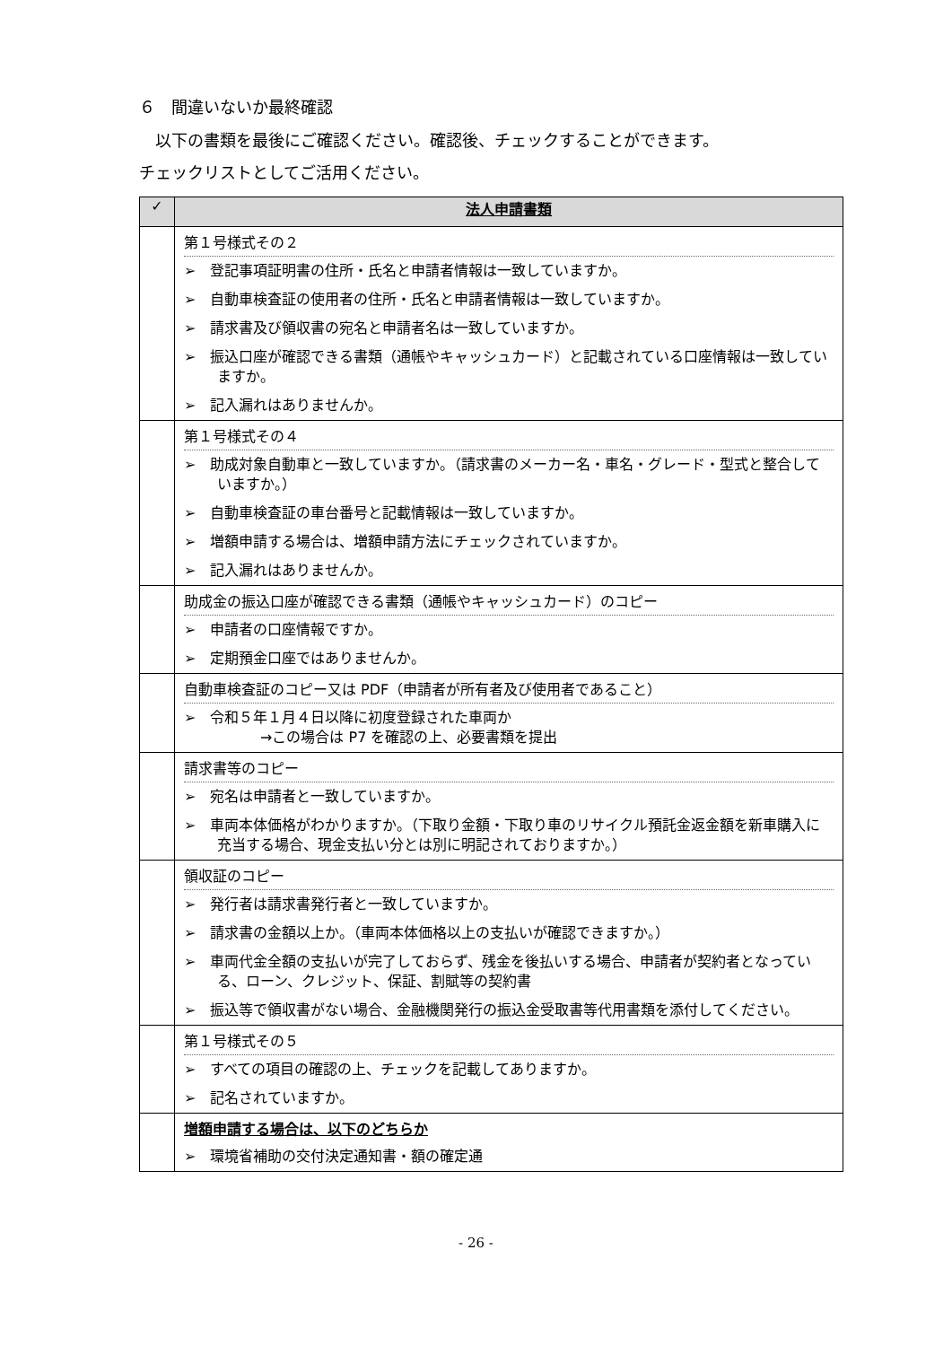６　間違いないか最終確認
　以下の書類を最後にご確認ください。確認後、チェックすることができます。
チェックリストとしてご活用ください。
| ✓ | 法人申請書類 |
| --- | --- |
| | 第１号様式その２ ➢ 登記事項証明書の住所・氏名と申請者情報は一致していますか。 ➢ 自動車検査証の使用者の住所・氏名と申請者情報は一致していますか。 ➢ 請求書及び領収書の宛名と申請者名は一致していますか。 ➢ 振込口座が確認できる書類（通帳やキャッシュカード）と記載されている口座情報は一致していますか。 ➢ 記入漏れはありませんか。 |
| | 第１号様式その４ ➢ 助成対象自動車と一致していますか。（請求書のメーカー名・車名・グレード・型式と整合していますか。） ➢ 自動車検査証の車台番号と記載情報は一致していますか。 ➢ 増額申請する場合は、増額申請方法にチェックされていますか。 ➢ 記入漏れはありませんか。 |
| | 助成金の振込口座が確認できる書類（通帳やキャッシュカード）のコピー ➢ 申請者の口座情報ですか。 ➢ 定期預金口座ではありませんか。 |
| | 自動車検査証のコピー又は PDF（申請者が所有者及び使用者であること） ➢ 令和５年１月４日以降に初度登録された車両か →この場合は P7 を確認の上、必要書類を提出 |
| | 請求書等のコピー ➢ 宛名は申請者と一致していますか。 ➢ 車両本体価格がわかりますか。（下取り金額・下取り車のリサイクル預託金返金額を新車購入に充当する場合、現金支払い分とは別に明記されておりますか。） |
| | 領収証のコピー ➢ 発行者は請求書発行者と一致していますか。 ➢ 請求書の金額以上か。（車両本体価格以上の支払いが確認できますか。） ➢ 車両代金全額の支払いが完了しておらず、残金を後払いする場合、申請者が契約者となっている、ローン、クレジット、保証、割賦等の契約書 ➢ 振込等で領収書がない場合、金融機関発行の振込金受取書等代用書類を添付してください。 |
| | 第１号様式その５ ➢ すべての項目の確認の上、チェックを記載してありますか。 ➢ 記名されていますか。 |
| | 増額申請する場合は、以下のどちらか ➢ 環境省補助の交付決定通知書・額の確定通 |
- 26 -